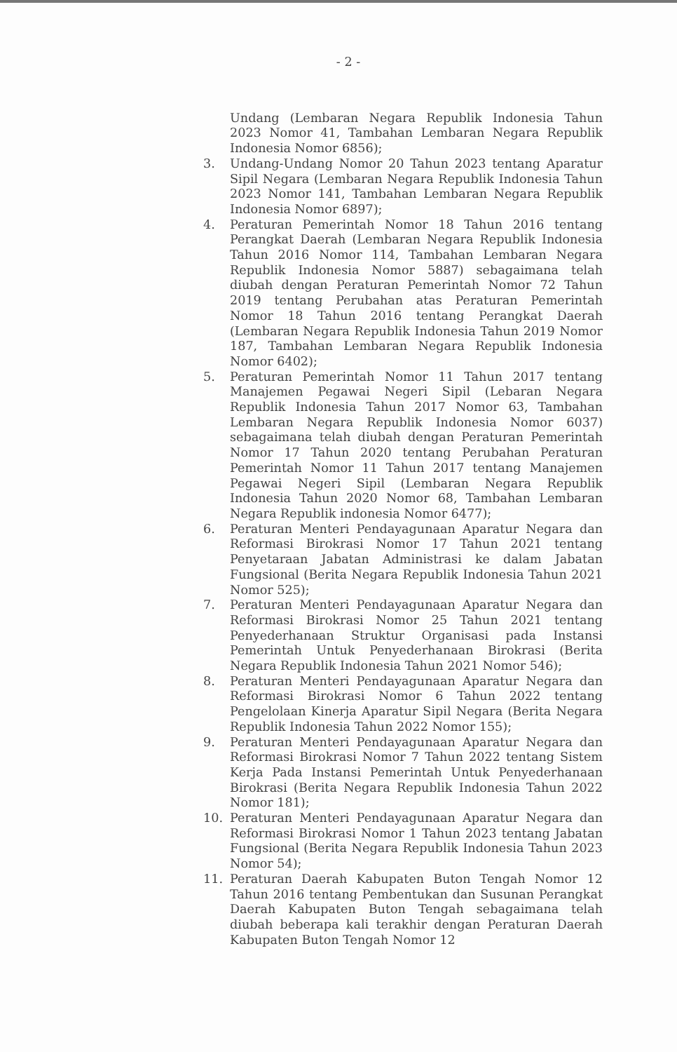- 2 -
Undang (Lembaran Negara Republik Indonesia Tahun 2023 Nomor 41, Tambahan Lembaran Negara Republik Indonesia Nomor 6856);
3. Undang-Undang Nomor 20 Tahun 2023 tentang Aparatur Sipil Negara (Lembaran Negara Republik Indonesia Tahun 2023 Nomor 141, Tambahan Lembaran Negara Republik Indonesia Nomor 6897);
4. Peraturan Pemerintah Nomor 18 Tahun 2016 tentang Perangkat Daerah (Lembaran Negara Republik Indonesia Tahun 2016 Nomor 114, Tambahan Lembaran Negara Republik Indonesia Nomor 5887) sebagaimana telah diubah dengan Peraturan Pemerintah Nomor 72 Tahun 2019 tentang Perubahan atas Peraturan Pemerintah Nomor 18 Tahun 2016 tentang Perangkat Daerah (Lembaran Negara Republik Indonesia Tahun 2019 Nomor 187, Tambahan Lembaran Negara Republik Indonesia Nomor 6402);
5. Peraturan Pemerintah Nomor 11 Tahun 2017 tentang Manajemen Pegawai Negeri Sipil (Lebaran Negara Republik Indonesia Tahun 2017 Nomor 63, Tambahan Lembaran Negara Republik Indonesia Nomor 6037) sebagaimana telah diubah dengan Peraturan Pemerintah Nomor 17 Tahun 2020 tentang Perubahan Peraturan Pemerintah Nomor 11 Tahun 2017 tentang Manajemen Pegawai Negeri Sipil (Lembaran Negara Republik Indonesia Tahun 2020 Nomor 68, Tambahan Lembaran Negara Republik indonesia Nomor 6477);
6. Peraturan Menteri Pendayagunaan Aparatur Negara dan Reformasi Birokrasi Nomor 17 Tahun 2021 tentang Penyetaraan Jabatan Administrasi ke dalam Jabatan Fungsional (Berita Negara Republik Indonesia Tahun 2021 Nomor 525);
7. Peraturan Menteri Pendayagunaan Aparatur Negara dan Reformasi Birokrasi Nomor 25 Tahun 2021 tentang Penyederhanaan Struktur Organisasi pada Instansi Pemerintah Untuk Penyederhanaan Birokrasi (Berita Negara Republik Indonesia Tahun 2021 Nomor 546);
8. Peraturan Menteri Pendayagunaan Aparatur Negara dan Reformasi Birokrasi Nomor 6 Tahun 2022 tentang Pengelolaan Kinerja Aparatur Sipil Negara (Berita Negara Republik Indonesia Tahun 2022 Nomor 155);
9. Peraturan Menteri Pendayagunaan Aparatur Negara dan Reformasi Birokrasi Nomor 7 Tahun 2022 tentang Sistem Kerja Pada Instansi Pemerintah Untuk Penyederhanaan Birokrasi (Berita Negara Republik Indonesia Tahun 2022 Nomor 181);
10. Peraturan Menteri Pendayagunaan Aparatur Negara dan Reformasi Birokrasi Nomor 1 Tahun 2023 tentang Jabatan Fungsional (Berita Negara Republik Indonesia Tahun 2023 Nomor 54);
11. Peraturan Daerah Kabupaten Buton Tengah Nomor 12 Tahun 2016 tentang Pembentukan dan Susunan Perangkat Daerah Kabupaten Buton Tengah sebagaimana telah diubah beberapa kali terakhir dengan Peraturan Daerah Kabupaten Buton Tengah Nomor 12